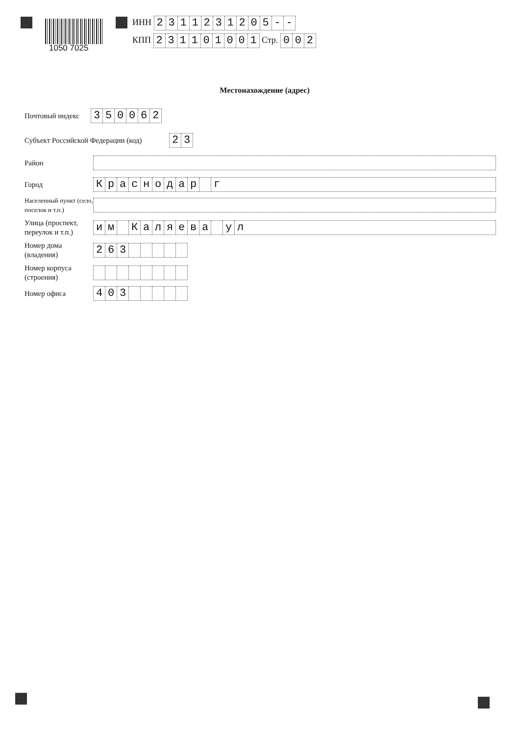1050 7025
ИНН 2311231205 - -
КПП 231101001 Стр. 002
Местонахождение (адрес)
Почтовый индекс
350062
Субъект Российской Федерации (код)
23
Район
Город
Краснодар г
Населенный пункт (село, поселок и т.п.)
Улица (проспект, переулок и т.п.)
им Каляева ул
Номер дома (владения)
263
Номер корпуса (строения)
Номер офиса
403